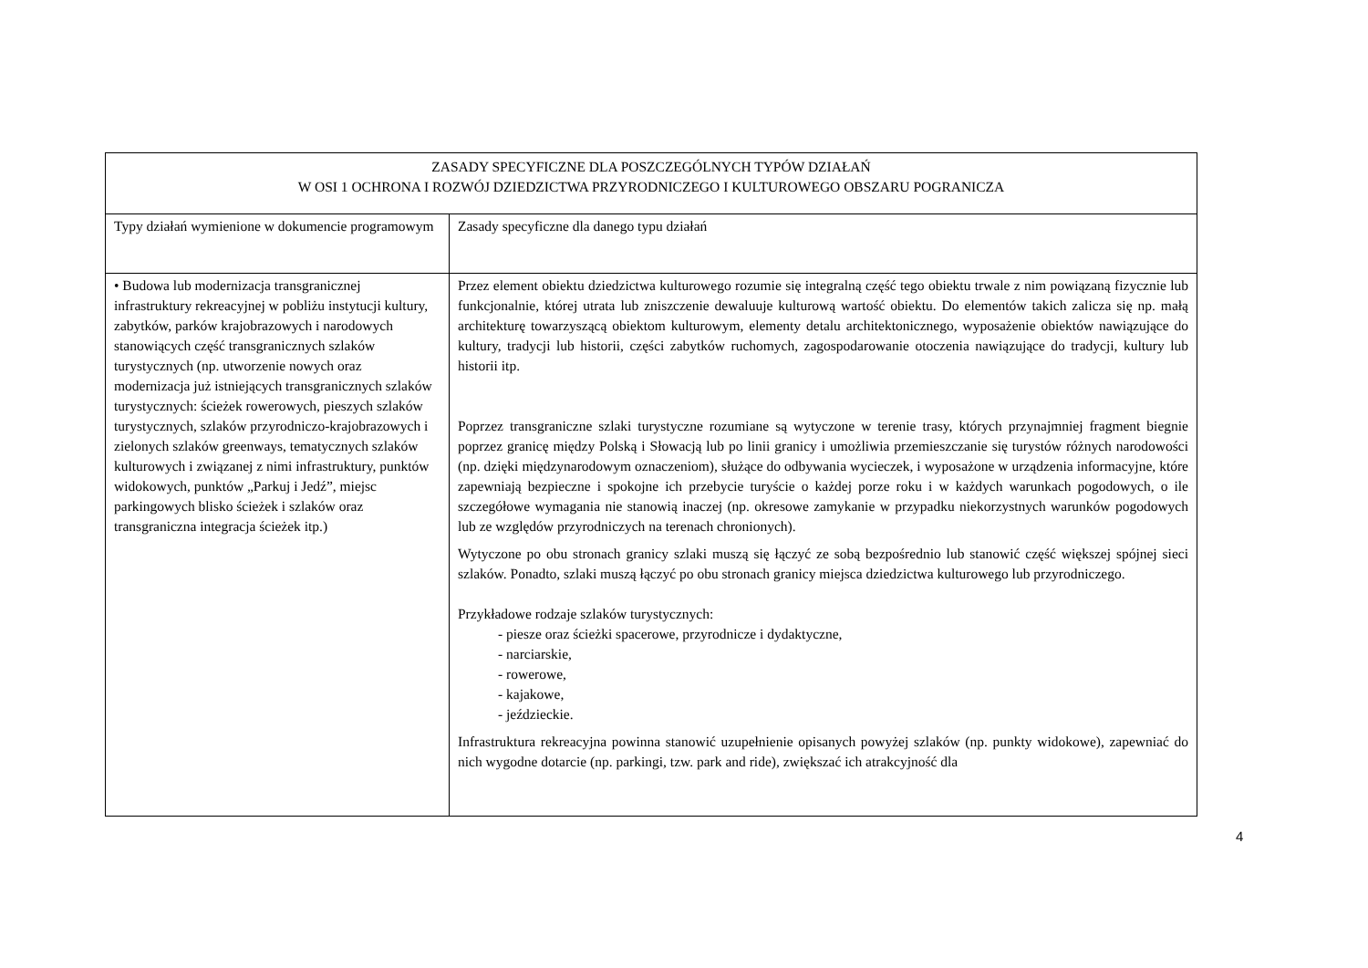| ZASADY SPECYFICZNE DLA POSZCZEGÓLNYCH TYPÓW DZIAŁAŃ W OSI 1 OCHRONA I ROZWÓJ DZIEDZICTWA PRZYRODNICZEGO I KULTUROWEGO OBSZARU POGRANICZA | |
| --- | --- |
| Typy działań wymienione w dokumencie programowym | Zasady specyficzne dla danego typu działań |
| • Budowa lub modernizacja transgranicznej infrastruktury rekreacyjnej w pobliżu instytucji kultury, zabytków, parków krajobrazowych i narodowych stanowiących część transgranicznych szlaków turystycznych (np. utworzenie nowych oraz modernizacja już istniejących transgranicznych szlaków turystycznych: ścieżek rowerowych, pieszych szlaków turystycznych, szlaków przyrodniczo-krajobrazowych i zielonych szlaków greenways, tematycznych szlaków kulturowych i związanej z nimi infrastruktury, punktów widokowych, punktów „Parkuj i Jedź”, miejsc parkingowych blisko ścieżek i szlaków oraz transgraniczna integracja ścieżek itp.) | Przez element obiektu dziedzictwa kulturowego rozumie się integralną część tego obiektu trwale z nim powiązaną fizycznie lub funkcjonalnie, której utrata lub zniszczenie dewaluuje kulturową wartość obiektu. Do elementów takich zalicza się np. małą architekturę towarzyszącą obiektom kulturowym, elementy detalu architektonicznego, wyposażenie obiektów nawiązujące do kultury, tradycji lub historii, części zabytków ruchomych, zagospodarowanie otoczenia nawiązujące do tradycji, kultury lub historii itp. Poprzez transgraniczne szlaki turystyczne rozumiane są wytyczone w terenie trasy, których przynajmniej fragment biegnie poprzez granicę między Polską i Słowacją lub po linii granicy i umożliwia przemieszczanie się turystów różnych narodowości (np. dzięki międzynarodowym oznaczeniom), służące do odbywania wycieczek, i wyposażone w urządzenia informacyjne, które zapewniają bezpieczne i spokojne ich przebycie turyście o każdej porze roku i w każdych warunkach pogodowych, o ile szczegółowe wymagania nie stanowią inaczej (np. okresowe zamykanie w przypadku niekorzystnych warunków pogodowych lub ze względów przyrodniczych na terenach chronionych). Wytyczone po obu stronach granicy szlaki muszą się łączyć ze sobą bezpośrednio lub stanowić część większej spójnej sieci szlaków. Ponadto, szlaki muszą łączyć po obu stronach granicy miejsca dziedzictwa kulturowego lub przyrodniczego. Przykładowe rodzaje szlaków turystycznych: - piesze oraz ścieżki spacerowe, przyrodnicze i dydaktyczne, - narciarskie, - rowerowe, - kajakowe, - jeździeckie. Infrastruktura rekreacyjna powinna stanowić uzupełnienie opisanych powyżej szlaków (np. punkty widokowe), zapewniać do nich wygodne dotarcie (np. parkingi, tzw. park and ride), zwiększać ich atrakcyjność dla |
4